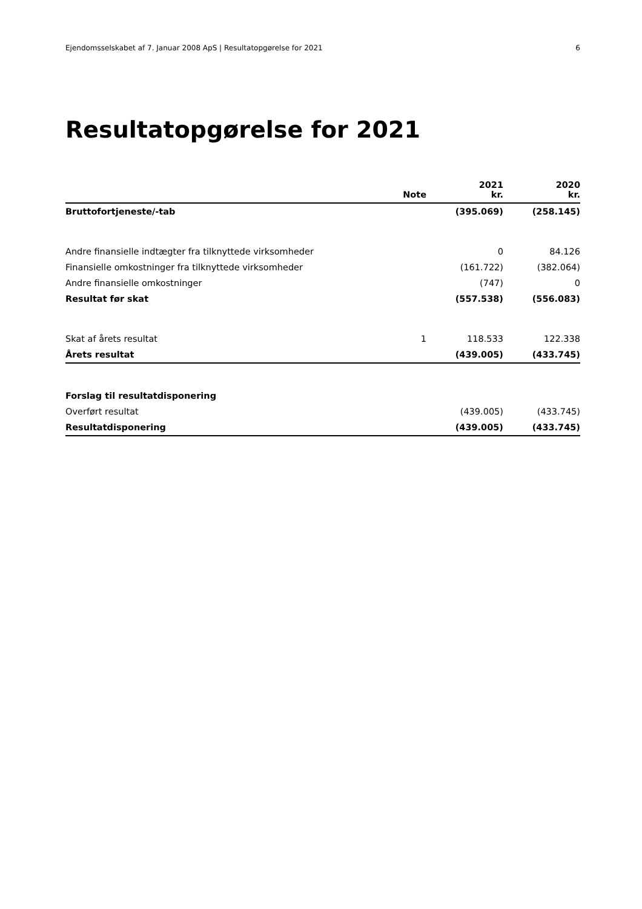Ejendomsselskabet af 7. Januar 2008 ApS | Resultatopgørelse for 2021 6
Resultatopgørelse for 2021
| | Note | 2021 kr. | 2020 kr. |
| --- | --- | --- | --- |
| Bruttofortjeneste/-tab | | (395.069) | (258.145) |
| Andre finansielle indtægter fra tilknyttede virksomheder | | 0 | 84.126 |
| Finansielle omkostninger fra tilknyttede virksomheder | | (161.722) | (382.064) |
| Andre finansielle omkostninger | | (747) | 0 |
| Resultat før skat | | (557.538) | (556.083) |
| Skat af årets resultat | 1 | 118.533 | 122.338 |
| Årets resultat | | (439.005) | (433.745) |
| Forslag til resultatdisponering | | | |
| Overført resultat | | (439.005) | (433.745) |
| Resultatdisponering | | (439.005) | (433.745) |